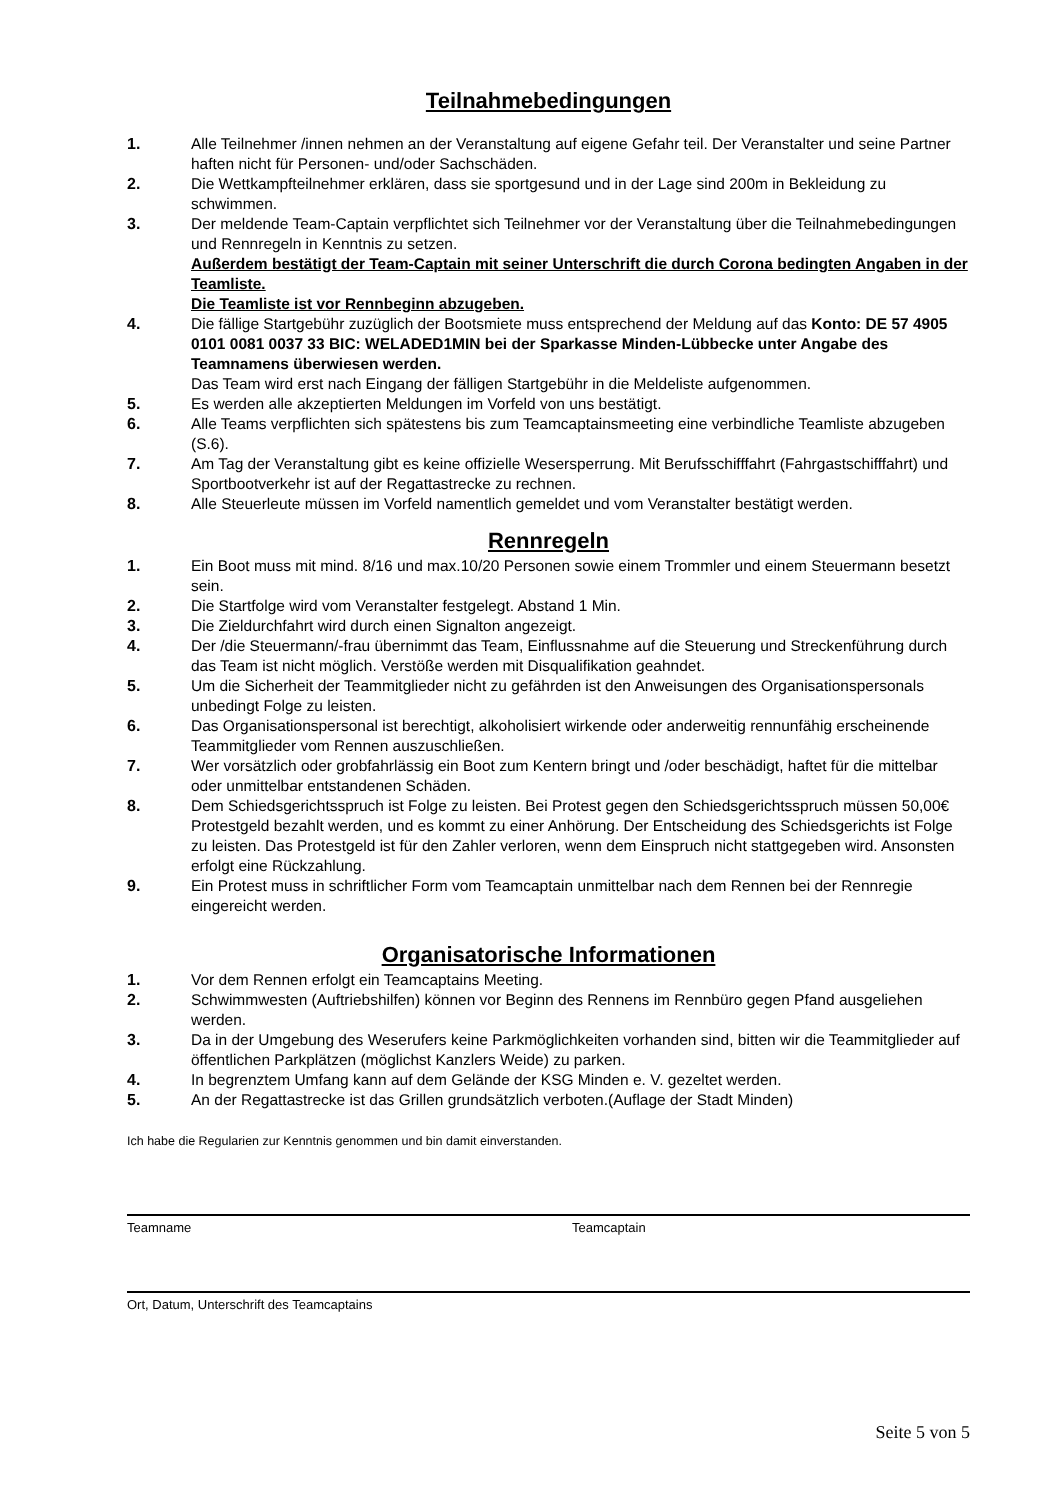Teilnahmebedingungen
1. Alle Teilnehmer /innen nehmen an der Veranstaltung auf eigene Gefahr teil. Der Veranstalter und seine Partner haften nicht für Personen- und/oder Sachschäden.
2. Die Wettkampfteilnehmer erklären, dass sie sportgesund und in der Lage sind 200m in Bekleidung zu schwimmen.
3. Der meldende Team-Captain verpflichtet sich Teilnehmer vor der Veranstaltung über die Teilnahmebedingungen und Rennregeln in Kenntnis zu setzen.
Außerdem bestätigt der Team-Captain mit seiner Unterschrift die durch Corona bedingten Angaben in der Teamliste.
Die Teamliste ist vor Rennbeginn abzugeben.
4. Die fällige Startgebühr zuzüglich der Bootsmiete muss entsprechend der Meldung auf das Konto: DE 57 4905 0101 0081 0037 33 BIC: WELADED1MIN bei der Sparkasse Minden-Lübbecke unter Angabe des Teamnamens überwiesen werden.
Das Team wird erst nach Eingang der fälligen Startgebühr in die Meldeliste aufgenommen.
5. Es werden alle akzeptierten Meldungen im Vorfeld von uns bestätigt.
6. Alle Teams verpflichten sich spätestens bis zum Teamcaptainsmeeting eine verbindliche Teamliste abzugeben (S.6).
7. Am Tag der Veranstaltung gibt es keine offizielle Wesersperrung. Mit Berufsschifffahrt (Fahrgastschifffahrt) und Sportbootverkehr ist auf der Regattastrecke zu rechnen.
8. Alle Steuerleute müssen im Vorfeld namentlich gemeldet und vom Veranstalter bestätigt werden.
Rennregeln
1. Ein Boot muss mit mind. 8/16 und max.10/20 Personen sowie einem Trommler und einem Steuermann besetzt sein.
2. Die Startfolge wird vom Veranstalter festgelegt. Abstand 1 Min.
3. Die Zieldurchfahrt wird durch einen Signalton angezeigt.
4. Der /die Steuermann/-frau übernimmt das Team, Einflussnahme auf die Steuerung und Streckenführung durch das Team ist nicht möglich. Verstöße werden mit Disqualifikation geahndet.
5. Um die Sicherheit der Teammitglieder nicht zu gefährden ist den Anweisungen des Organisationspersonals unbedingt Folge zu leisten.
6. Das Organisationspersonal ist berechtigt, alkoholisiert wirkende oder anderweitig rennunfähig erscheinende Teammitglieder vom Rennen auszuschließen.
7. Wer vorsätzlich oder grobfahrlässig ein Boot zum Kentern bringt und /oder beschädigt, haftet für die mittelbar oder unmittelbar entstandenen Schäden.
8. Dem Schiedsgerichtsspruch ist Folge zu leisten. Bei Protest gegen den Schiedsgerichtsspruch müssen 50,00€ Protestgeld bezahlt werden, und es kommt zu einer Anhörung. Der Entscheidung des Schiedsgerichts ist Folge zu leisten. Das Protestgeld ist für den Zahler verloren, wenn dem Einspruch nicht stattgegeben wird. Ansonsten erfolgt eine Rückzahlung.
9. Ein Protest muss in schriftlicher Form vom Teamcaptain unmittelbar nach dem Rennen bei der Rennregie eingereicht werden.
Organisatorische Informationen
1. Vor dem Rennen erfolgt ein Teamcaptains Meeting.
2. Schwimmwesten (Auftriebshilfen) können vor Beginn des Rennens im Rennbüro gegen Pfand ausgeliehen werden.
3. Da in der Umgebung des Weserufers keine Parkmöglichkeiten vorhanden sind, bitten wir die Teammitglieder auf öffentlichen Parkplätzen (möglichst Kanzlers Weide) zu parken.
4. In begrenztem Umfang kann auf dem Gelände der KSG Minden e. V. gezeltet werden.
5. An der Regattastrecke ist das Grillen grundsätzlich verboten.(Auflage der Stadt Minden)
Ich habe die Regularien zur Kenntnis genommen und bin damit einverstanden.
Teamname Teamcaptain
Ort, Datum, Unterschrift des Teamcaptains
Seite 5 von 5